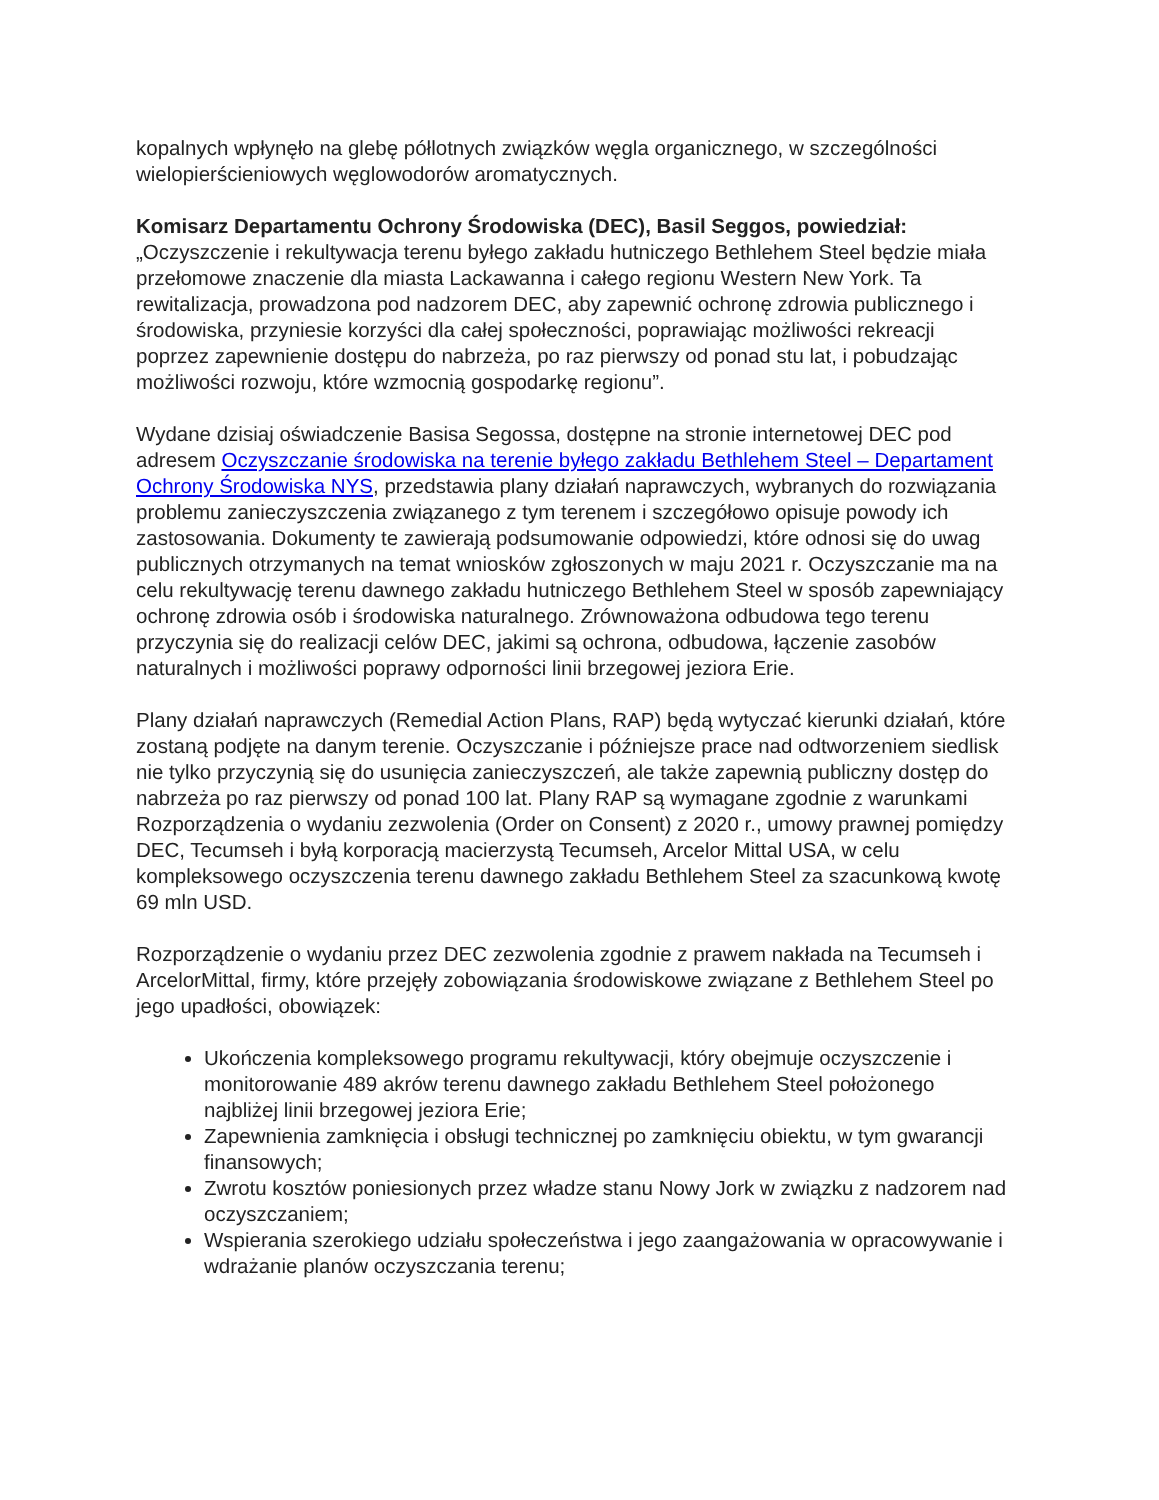kopalnych wpłynęło na glebę półlotnych związków węgla organicznego, w szczególności wielopierścieniowych węglowodorów aromatycznych.
Komisarz Departamentu Ochrony Środowiska (DEC), Basil Seggos, powiedział: „Oczyszczenie i rekultywacja terenu byłego zakładu hutniczego Bethlehem Steel będzie miała przełomowe znaczenie dla miasta Lackawanna i całego regionu Western New York. Ta rewitalizacja, prowadzona pod nadzorem DEC, aby zapewnić ochronę zdrowia publicznego i środowiska, przyniesie korzyści dla całej społeczności, poprawiając możliwości rekreacji poprzez zapewnienie dostępu do nabrzeża, po raz pierwszy od ponad stu lat, i pobudzając możliwości rozwoju, które wzmocnią gospodarkę regionu”.
Wydane dzisiaj oświadczenie Basisa Segossa, dostępne na stronie internetowej DEC pod adresem Oczyszczanie środowiska na terenie byłego zakładu Bethlehem Steel – Departament Ochrony Środowiska NYS, przedstawia plany działań naprawczych, wybranych do rozwiązania problemu zanieczyszczenia związanego z tym terenem i szczegółowo opisuje powody ich zastosowania. Dokumenty te zawierają podsumowanie odpowiedzi, które odnosi się do uwag publicznych otrzymanych na temat wniosków zgłoszonych w maju 2021 r. Oczyszczanie ma na celu rekultywację terenu dawnego zakładu hutniczego Bethlehem Steel w sposób zapewniający ochronę zdrowia osób i środowiska naturalnego. Zrównoważona odbudowa tego terenu przyczynia się do realizacji celów DEC, jakimi są ochrona, odbudowa, łączenie zasobów naturalnych i możliwości poprawy odporności linii brzegowej jeziora Erie.
Plany działań naprawczych (Remedial Action Plans, RAP) będą wytyczać kierunki działań, które zostaną podjęte na danym terenie. Oczyszczanie i późniejsze prace nad odtworzeniem siedlisk nie tylko przyczynią się do usunięcia zanieczyszczeń, ale także zapewnią publiczny dostęp do nabrzeża po raz pierwszy od ponad 100 lat. Plany RAP są wymagane zgodnie z warunkami Rozporządzenia o wydaniu zezwolenia (Order on Consent) z 2020 r., umowy prawnej pomiędzy DEC, Tecumseh i byłą korporacją macierzystą Tecumseh, Arcelor Mittal USA, w celu kompleksowego oczyszczenia terenu dawnego zakładu Bethlehem Steel za szacunkową kwotę 69 mln USD.
Rozporządzenie o wydaniu przez DEC zezwolenia zgodnie z prawem nakłada na Tecumseh i ArcelorMittal, firmy, które przejęły zobowiązania środowiskowe związane z Bethlehem Steel po jego upadłości, obowiązek:
Ukończenia kompleksowego programu rekultywacji, który obejmuje oczyszczenie i monitorowanie 489 akrów terenu dawnego zakładu Bethlehem Steel położonego najbliżej linii brzegowej jeziora Erie;
Zapewnienia zamknięcia i obsługi technicznej po zamknięciu obiektu, w tym gwarancji finansowych;
Zwrotu kosztów poniesionych przez władze stanu Nowy Jork w związku z nadzorem nad oczyszczaniem;
Wspierania szerokiego udziału społeczeństwa i jego zaangażowania w opracowywanie i wdrażanie planów oczyszczania terenu;